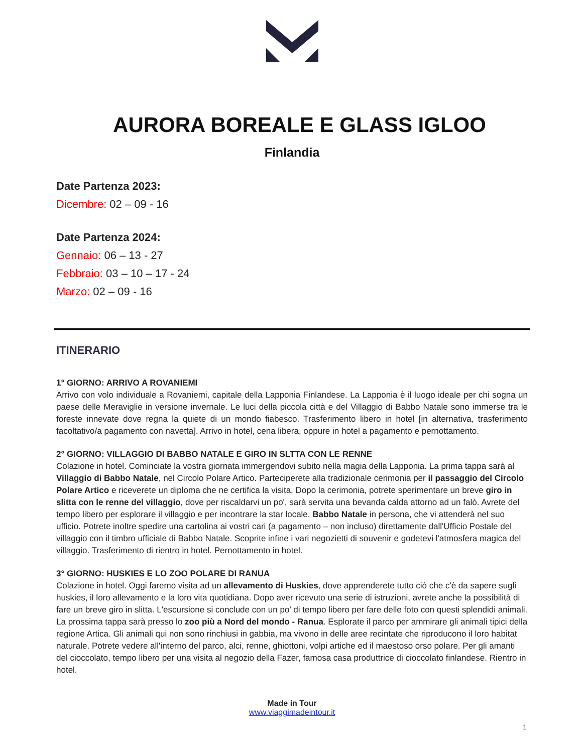AURORA BOREALE E GLASS IGLOO
Finlandia
Date Partenza 2023:
Dicembre: 02 – 09 - 16
Date Partenza 2024:
Gennaio: 06 – 13 - 27
Febbraio: 03 – 10 – 17 - 24
Marzo: 02 – 09 - 16
ITINERARIO
1° GIORNO: ARRIVO A ROVANIEMI
Arrivo con volo individuale a Rovaniemi, capitale della Lapponia Finlandese. La Lapponia è il luogo ideale per chi sogna un paese delle Meraviglie in versione invernale. Le luci della piccola città e del Villaggio di Babbo Natale sono immerse tra le foreste innevate dove regna la quiete di un mondo fiabesco. Trasferimento libero in hotel [in alternativa, trasferimento facoltativo/a pagamento con navetta]. Arrivo in hotel, cena libera, oppure in hotel a pagamento e pernottamento.
2° GIORNO: VILLAGGIO DI BABBO NATALE E GIRO IN SLTTA CON LE RENNE
Colazione in hotel. Cominciate la vostra giornata immergendovi subito nella magia della Lapponia. La prima tappa sarà al Villaggio di Babbo Natale, nel Circolo Polare Artico. Parteciperete alla tradizionale cerimonia per il passaggio del Circolo Polare Artico e riceverete un diploma che ne certifica la visita. Dopo la cerimonia, potrete sperimentare un breve giro in slitta con le renne del villaggio, dove per riscaldarvi un po', sarà servita una bevanda calda attorno ad un falò. Avrete del tempo libero per esplorare il villaggio e per incontrare la star locale, Babbo Natale in persona, che vi attenderà nel suo ufficio. Potrete inoltre spedire una cartolina ai vostri cari (a pagamento – non incluso) direttamente dall'Ufficio Postale del villaggio con il timbro ufficiale di Babbo Natale. Scoprite infine i vari negozietti di souvenir e godetevi l'atmosfera magica del villaggio. Trasferimento di rientro in hotel. Pernottamento in hotel.
3° GIORNO: HUSKIES E LO ZOO POLARE DI RANUA
Colazione in hotel. Oggi faremo visita ad un allevamento di Huskies, dove apprenderete tutto ciò che c'è da sapere sugli huskies, il loro allevamento e la loro vita quotidiana. Dopo aver ricevuto una serie di istruzioni, avrete anche la possibilità di fare un breve giro in slitta. L'escursione si conclude con un po' di tempo libero per fare delle foto con questi splendidi animali. La prossima tappa sarà presso lo zoo più a Nord del mondo - Ranua. Esplorate il parco per ammirare gli animali tipici della regione Artica. Gli animali qui non sono rinchiusi in gabbia, ma vivono in delle aree recintate che riproducono il loro habitat naturale. Potrete vedere all'interno del parco, alci, renne, ghiottoni, volpi artiche ed il maestoso orso polare. Per gli amanti del cioccolato, tempo libero per una visita al negozio della Fazer, famosa casa produttrice di cioccolato finlandese. Rientro in hotel.
Made in Tour
www.viaggimadeintour.it
1